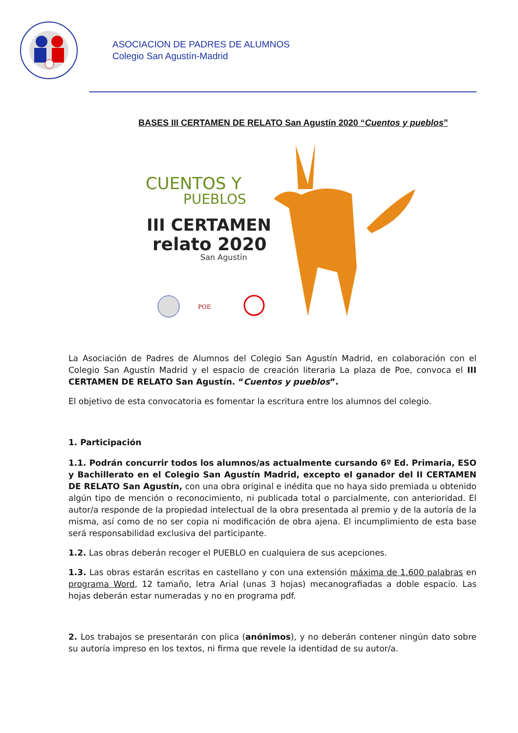ASOCIACION DE PADRES DE ALUMNOS
Colegio San Agustín-Madrid
BASES III CERTAMEN DE RELATO San Agustín 2020 “Cuentos y pueblos”
CUENTOS Y
PUEBLOS
III CERTAMEN
relato 2020
San Agustín
POE
La Asociación de Padres de Alumnos del Colegio San Agustín Madrid, en colaboración con el Colegio San Agustín Madrid y el espacio de creación literaria La plaza de Poe, convoca el III CERTAMEN DE RELATO San Agustín. “Cuentos y pueblos”.
El objetivo de esta convocatoria es fomentar la escritura entre los alumnos del colegio.
1. Participación
1.1. Podrán concurrir todos los alumnos/as actualmente cursando 6º Ed. Primaria, ESO y Bachillerato en el Colegio San Agustín Madrid, excepto el ganador del II CERTAMEN DE RELATO San Agustín, con una obra original e inédita que no haya sido premiada u obtenido algún tipo de mención o reconocimiento, ni publicada total o parcialmente, con anterioridad. El autor/a responde de la propiedad intelectual de la obra presentada al premio y de la autoría de la misma, así como de no ser copia ni modificación de obra ajena. El incumplimiento de esta base será responsabilidad exclusiva del participante.
1.2. Las obras deberán recoger el PUEBLO en cualquiera de sus acepciones.
1.3. Las obras estarán escritas en castellano y con una extensión máxima de 1.600 palabras en programa Word, 12 tamaño, letra Arial (unas 3 hojas) mecanografiadas a doble espacio. Las hojas deberán estar numeradas y no en programa pdf.
2. Los trabajos se presentarán con plica (anónimos), y no deberán contener ningún dato sobre su autoría impreso en los textos, ni firma que revele la identidad de su autor/a.